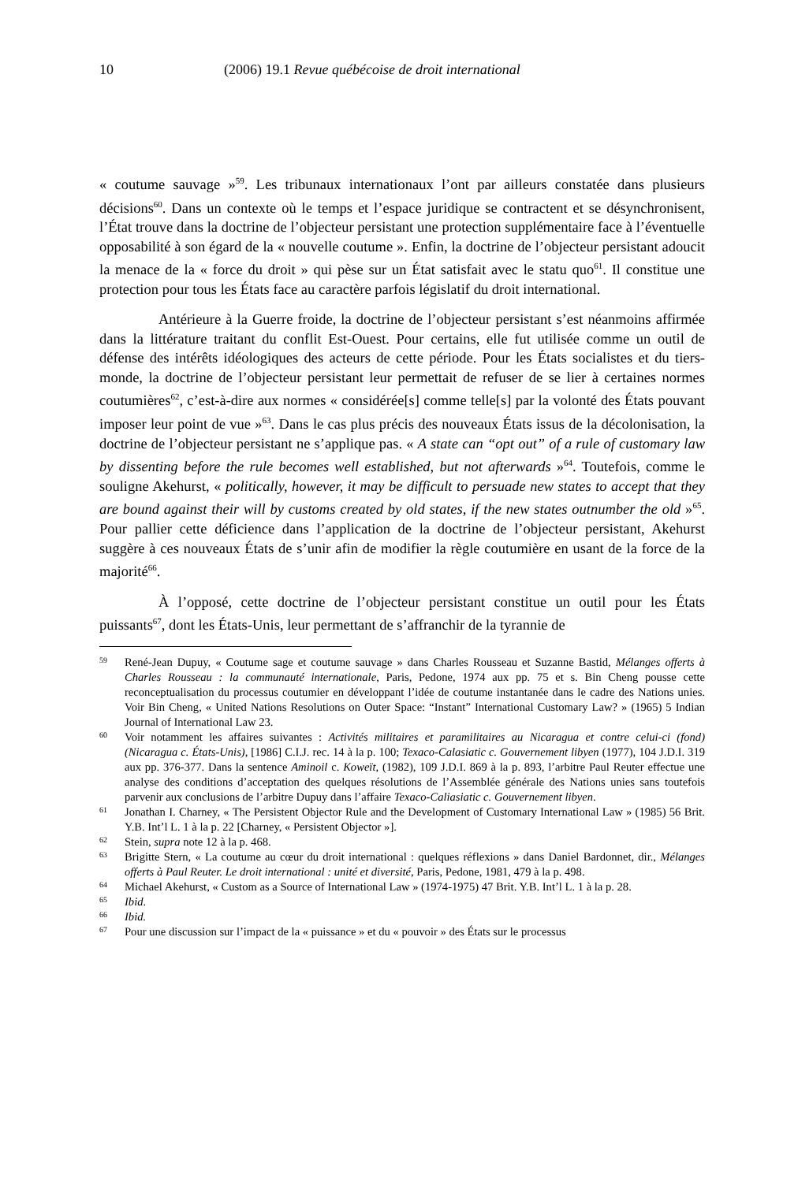10 (2006) 19.1 Revue québécoise de droit international
« coutume sauvage »<sup>59</sup>. Les tribunaux internationaux l’ont par ailleurs constatée dans plusieurs décisions<sup>60</sup>. Dans un contexte où le temps et l’espace juridique se contractent et se désynchronisent, l’État trouve dans la doctrine de l’objecteur persistant une protection supplémentaire face à l’éventuelle opposabilité à son égard de la « nouvelle coutume ». Enfin, la doctrine de l’objecteur persistant adoucit la menace de la « force du droit » qui pèse sur un État satisfait avec le statu quo<sup>61</sup>. Il constitue une protection pour tous les États face au caractère parfois législatif du droit international.
Antérieure à la Guerre froide, la doctrine de l’objecteur persistant s’est néanmoins affirmée dans la littérature traitant du conflit Est-Ouest. Pour certains, elle fut utilisée comme un outil de défense des intérêts idéologiques des acteurs de cette période. Pour les États socialistes et du tiers-monde, la doctrine de l’objecteur persistant leur permettait de refuser de se lier à certaines normes coutumières<sup>62</sup>, c’est-à-dire aux normes « considérée[s] comme telle[s] par la volonté des États pouvant imposer leur point de vue »<sup>63</sup>. Dans le cas plus précis des nouveaux États issus de la décolonisation, la doctrine de l’objecteur persistant ne s’applique pas. « A state can “opt out” of a rule of customary law by dissenting before the rule becomes well established, but not afterwards »<sup>64</sup>. Toutefois, comme le souligne Akehurst, « politically, however, it may be difficult to persuade new states to accept that they are bound against their will by customs created by old states, if the new states outnumber the old »<sup>65</sup>. Pour pallier cette déficience dans l’application de la doctrine de l’objecteur persistant, Akehurst suggère à ces nouveaux États de s’unir afin de modifier la règle coutumière en usant de la force de la majorité<sup>66</sup>.
À l’opposé, cette doctrine de l’objecteur persistant constitue un outil pour les États puissants<sup>67</sup>, dont les États-Unis, leur permettant de s’affranchir de la tyrannie de
59 René-Jean Dupuy, « Coutume sage et coutume sauvage » dans Charles Rousseau et Suzanne Bastid, Mélanges offerts à Charles Rousseau : la communauté internationale, Paris, Pedone, 1974 aux pp. 75 et s. Bin Cheng pousse cette reconceptualisation du processus coutumier en développant l’idée de coutume instantanée dans le cadre des Nations unies. Voir Bin Cheng, « United Nations Resolutions on Outer Space: “Instant” International Customary Law? » (1965) 5 Indian Journal of International Law 23.
60 Voir notamment les affaires suivantes : Activités militaires et paramilitaires au Nicaragua et contre celui-ci (fond) (Nicaragua c. États-Unis), [1986] C.I.J. rec. 14 à la p. 100; Texaco-Calasiatic c. Gouvernement libyen (1977), 104 J.D.I. 319 aux pp. 376-377. Dans la sentence Aminoil c. Koweït, (1982), 109 J.D.I. 869 à la p. 893, l’arbitre Paul Reuter effectue une analyse des conditions d’acceptation des quelques résolutions de l’Assemblée générale des Nations unies sans toutefois parvenir aux conclusions de l’arbitre Dupuy dans l’affaire Texaco-Caliasiatic c. Gouvernement libyen.
61 Jonathan I. Charney, « The Persistent Objector Rule and the Development of Customary International Law » (1985) 56 Brit. Y.B. Int’l L. 1 à la p. 22 [Charney, « Persistent Objector »].
62 Stein, supra note 12 à la p. 468.
63 Brigitte Stern, « La coutume au cœur du droit international : quelques réflexions » dans Daniel Bardonnet, dir., Mélanges offerts à Paul Reuter. Le droit international : unité et diversité, Paris, Pedone, 1981, 479 à la p. 498.
64 Michael Akehurst, « Custom as a Source of International Law » (1974-1975) 47 Brit. Y.B. Int’l L. 1 à la p. 28.
65 Ibid.
66 Ibid.
67 Pour une discussion sur l’impact de la « puissance » et du « pouvoir » des États sur le processus